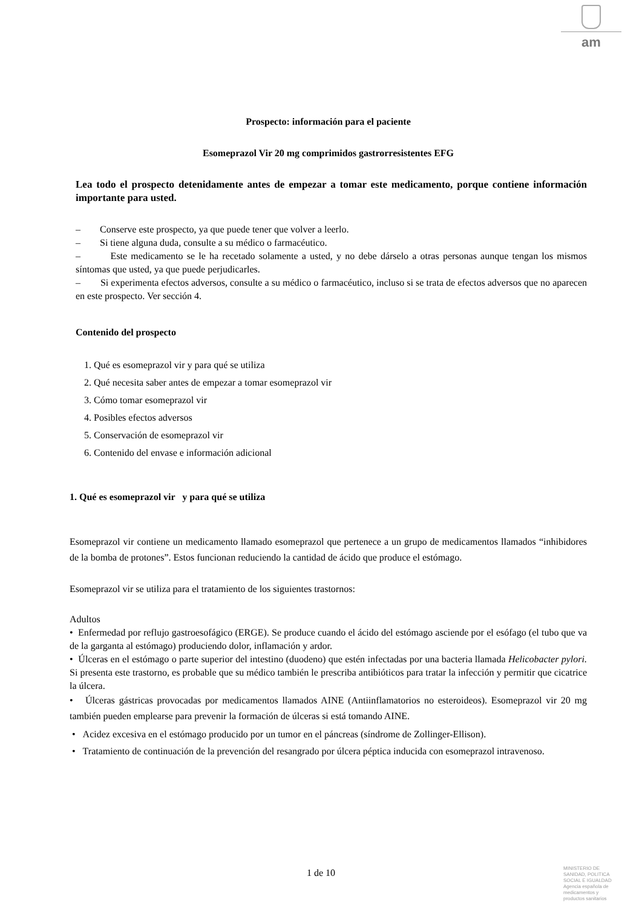am
Prospecto: información para el paciente
Esomeprazol Vir 20 mg comprimidos gastrorresistentes EFG
Lea todo el prospecto detenidamente antes de empezar a tomar este medicamento, porque contiene información importante para usted.
– Conserve este prospecto, ya que puede tener que volver a leerlo.
– Si tiene alguna duda, consulte a su médico o farmacéutico.
– Este medicamento se le ha recetado solamente a usted, y no debe dárselo a otras personas aunque tengan los mismos síntomas que usted, ya que puede perjudicarles.
– Si experimenta efectos adversos, consulte a su médico o farmacéutico, incluso si se trata de efectos adversos que no aparecen en este prospecto. Ver sección 4.
Contenido del prospecto
1. Qué es esomeprazol vir y para qué se utiliza
2. Qué necesita saber antes de empezar a tomar esomeprazol vir
3. Cómo tomar esomeprazol vir
4. Posibles efectos adversos
5. Conservación de esomeprazol vir
6. Contenido del envase e información adicional
1. Qué es esomeprazol vir y para qué se utiliza
Esomeprazol vir contiene un medicamento llamado esomeprazol que pertenece a un grupo de medicamentos llamados “inhibidores de la bomba de protones”. Estos funcionan reduciendo la cantidad de ácido que produce el estómago.
Esomeprazol vir se utiliza para el tratamiento de los siguientes trastornos:
Adultos
• Enfermedad por reflujo gastroesofágico (ERGE). Se produce cuando el ácido del estómago asciende por el esófago (el tubo que va de la garganta al estómago) produciendo dolor, inflamación y ardor.
• Úlceras en el estómago o parte superior del intestino (duodeno) que estén infectadas por una bacteria llamada Helicobacter pylori. Si presenta este trastorno, es probable que su médico también le prescriba antibióticos para tratar la infección y permitir que cicatrice la úlcera.
• Úlceras gástricas provocadas por medicamentos llamados AINE (Antiinflamatorios no esteroideos). Esomeprazol vir 20 mg también pueden emplearse para prevenir la formación de úlceras si está tomando AINE.
• Acidez excesiva en el estómago producido por un tumor en el páncreas (síndrome de Zollinger-Ellison).
• Tratamiento de continuación de la prevención del resangrado por úlcera péptica inducida con esomeprazol intravenoso.
1 de 10
MINISTERIO DE
SANIDAD, POLITICA
SOCIAL E IGUALDAD
Agencia española de
medicamentos y
productos sanitarios